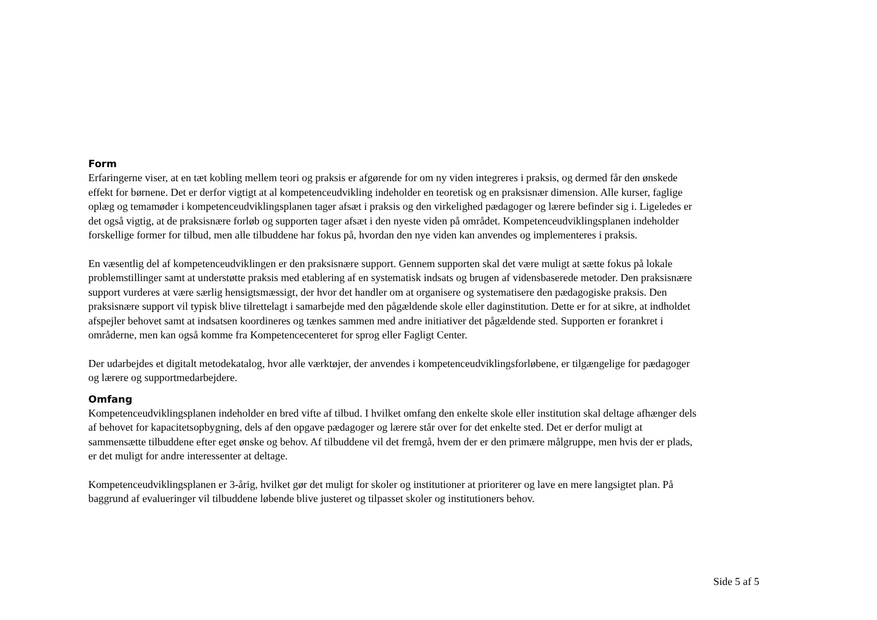Form
Erfaringerne viser, at en tæt kobling mellem teori og praksis er afgørende for om ny viden integreres i praksis, og dermed får den ønskede effekt for børnene. Det er derfor vigtigt at al kompetenceudvikling indeholder en teoretisk og en praksisnær dimension. Alle kurser, faglige oplæg og temamøder i kompetenceudviklingsplanen tager afsæt i praksis og den virkelighed pædagoger og lærere befinder sig i. Ligeledes er det også vigtig, at de praksisnære forløb og supporten tager afsæt i den nyeste viden på området. Kompetenceudviklingsplanen indeholder forskellige former for tilbud, men alle tilbuddene har fokus på, hvordan den nye viden kan anvendes og implementeres i praksis.
En væsentlig del af kompetenceudviklingen er den praksisnære support. Gennem supporten skal det være muligt at sætte fokus på lokale problemstillinger samt at understøtte praksis med etablering af en systematisk indsats og brugen af vidensbaserede metoder. Den praksisnære support vurderes at være særlig hensigtsmæssigt, der hvor det handler om at organisere og systematisere den pædagogiske praksis. Den praksisnære support vil typisk blive tilrettelagt i samarbejde med den pågældende skole eller daginstitution. Dette er for at sikre, at indholdet afspejler behovet samt at indsatsen koordineres og tænkes sammen med andre initiativer det pågældende sted. Supporten er forankret i områderne, men kan også komme fra Kompetencecenteret for sprog eller Fagligt Center.
Der udarbejdes et digitalt metodekatalog, hvor alle værktøjer, der anvendes i kompetenceudviklingsforløbene, er tilgængelige for pædagoger og lærere og supportmedarbejdere.
Omfang
Kompetenceudviklingsplanen indeholder en bred vifte af tilbud. I hvilket omfang den enkelte skole eller institution skal deltage afhænger dels af behovet for kapacitetsopbygning, dels af den opgave pædagoger og lærere står over for det enkelte sted. Det er derfor muligt at sammensætte tilbuddene efter eget ønske og behov. Af tilbuddene vil det fremgå, hvem der er den primære målgruppe, men hvis der er plads, er det muligt for andre interessenter at deltage.
Kompetenceudviklingsplanen er 3-årig, hvilket gør det muligt for skoler og institutioner at prioriterer og lave en mere langsigtet plan. På baggrund af evalueringer vil tilbuddene løbende blive justeret og tilpasset skoler og institutioners behov.
Side 5 af 5